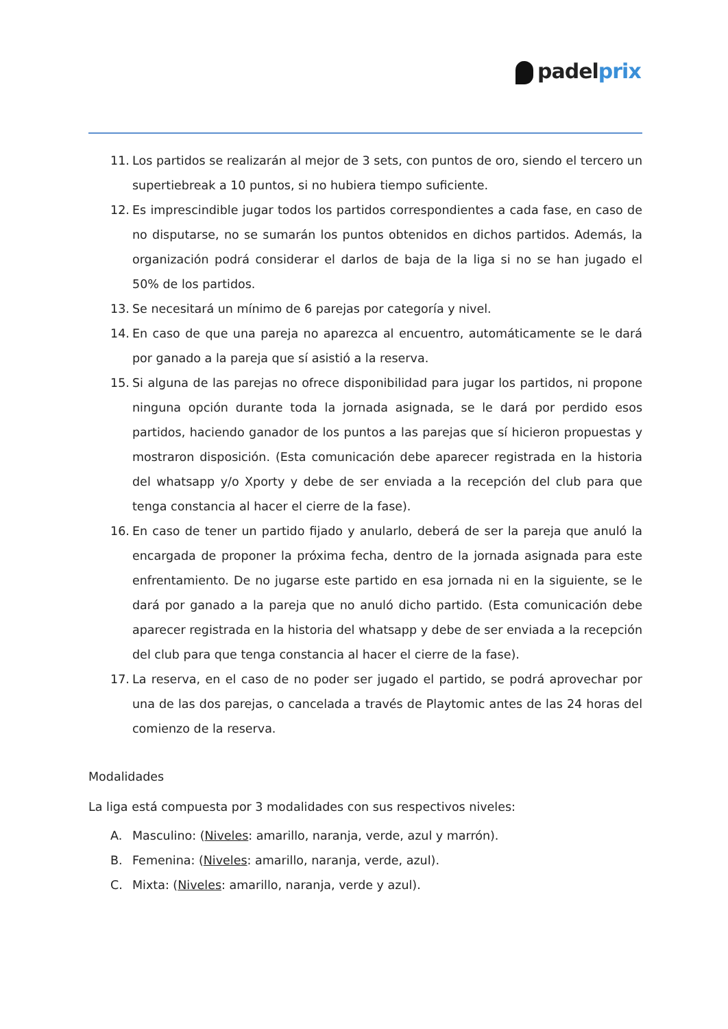padelprix
11. Los partidos se realizarán al mejor de 3 sets, con puntos de oro, siendo el tercero un supertiebreak a 10 puntos, si no hubiera tiempo suficiente.
12. Es imprescindible jugar todos los partidos correspondientes a cada fase, en caso de no disputarse, no se sumarán los puntos obtenidos en dichos partidos. Además, la organización podrá considerar el darlos de baja de la liga si no se han jugado el 50% de los partidos.
13. Se necesitará un mínimo de 6 parejas por categoría y nivel.
14. En caso de que una pareja no aparezca al encuentro, automáticamente se le dará por ganado a la pareja que sí asistió a la reserva.
15. Si alguna de las parejas no ofrece disponibilidad para jugar los partidos, ni propone ninguna opción durante toda la jornada asignada, se le dará por perdido esos partidos, haciendo ganador de los puntos a las parejas que sí hicieron propuestas y mostraron disposición. (Esta comunicación debe aparecer registrada en la historia del whatsapp y/o Xporty y debe de ser enviada a la recepción del club para que tenga constancia al hacer el cierre de la fase).
16. En caso de tener un partido fijado y anularlo, deberá de ser la pareja que anuló la encargada de proponer la próxima fecha, dentro de la jornada asignada para este enfrentamiento. De no jugarse este partido en esa jornada ni en la siguiente, se le dará por ganado a la pareja que no anuló dicho partido. (Esta comunicación debe aparecer registrada en la historia del whatsapp y debe de ser enviada a la recepción del club para que tenga constancia al hacer el cierre de la fase).
17. La reserva, en el caso de no poder ser jugado el partido, se podrá aprovechar por una de las dos parejas, o cancelada a través de Playtomic antes de las 24 horas del comienzo de la reserva.
Modalidades
La liga está compuesta por 3 modalidades con sus respectivos niveles:
A. Masculino: (Niveles: amarillo, naranja, verde, azul y marrón).
B. Femenina: (Niveles: amarillo, naranja, verde, azul).
C. Mixta: (Niveles: amarillo, naranja, verde y azul).